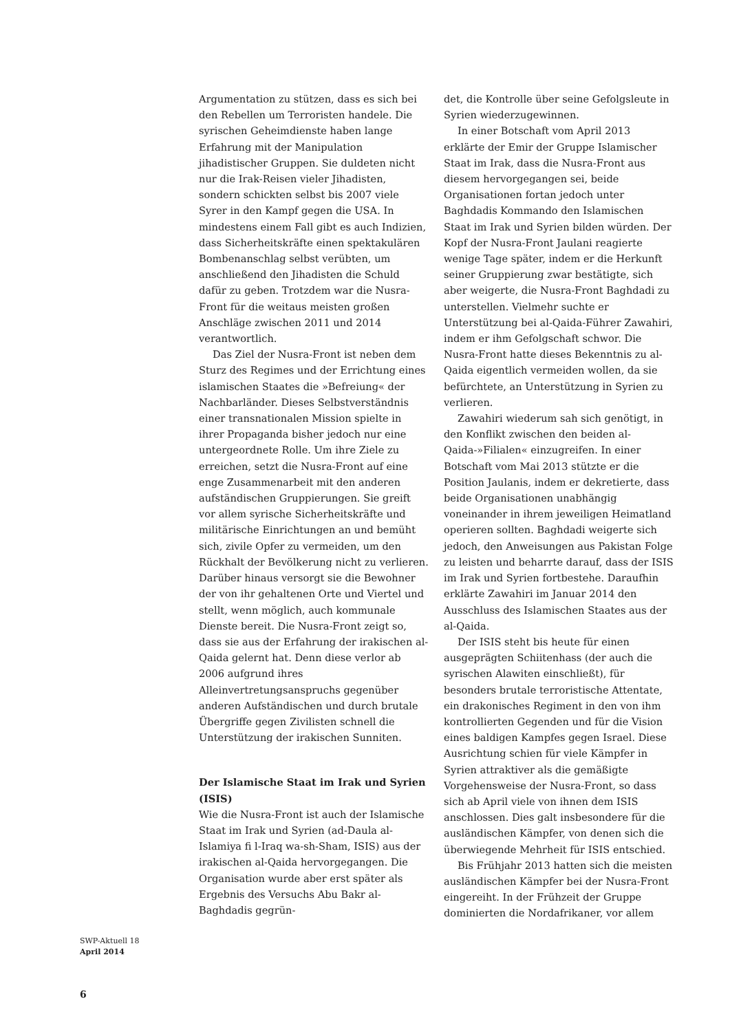Argumentation zu stützen, dass es sich bei den Rebellen um Terroristen handele. Die syrischen Geheimdienste haben lange Erfahrung mit der Manipulation jihadistischer Gruppen. Sie duldeten nicht nur die Irak-Reisen vieler Jihadisten, sondern schickten selbst bis 2007 viele Syrer in den Kampf gegen die USA. In mindestens einem Fall gibt es auch Indizien, dass Sicherheitskräfte einen spektakulären Bombenanschlag selbst verübten, um anschließend den Jihadisten die Schuld dafür zu geben. Trotzdem war die Nusra-Front für die weitaus meisten großen Anschläge zwischen 2011 und 2014 verantwortlich.
Das Ziel der Nusra-Front ist neben dem Sturz des Regimes und der Errichtung eines islamischen Staates die »Befreiung« der Nachbarländer. Dieses Selbstverständnis einer transnationalen Mission spielte in ihrer Propaganda bisher jedoch nur eine untergeordnete Rolle. Um ihre Ziele zu erreichen, setzt die Nusra-Front auf eine enge Zusammenarbeit mit den anderen aufständischen Gruppierungen. Sie greift vor allem syrische Sicherheitskräfte und militärische Einrichtungen an und bemüht sich, zivile Opfer zu vermeiden, um den Rückhalt der Bevölkerung nicht zu verlieren. Darüber hinaus versorgt sie die Bewohner der von ihr gehaltenen Orte und Viertel und stellt, wenn möglich, auch kommunale Dienste bereit. Die Nusra-Front zeigt so, dass sie aus der Erfahrung der irakischen al-Qaida gelernt hat. Denn diese verlor ab 2006 aufgrund ihres Alleinvertretungsanspruchs gegenüber anderen Aufständischen und durch brutale Übergriffe gegen Zivilisten schnell die Unterstützung der irakischen Sunniten.
Der Islamische Staat im Irak und Syrien (ISIS)
Wie die Nusra-Front ist auch der Islamische Staat im Irak und Syrien (ad-Daula al-Islamiya fi l-Iraq wa-sh-Sham, ISIS) aus der irakischen al-Qaida hervorgegangen. Die Organisation wurde aber erst später als Ergebnis des Versuchs Abu Bakr al-Baghdadis gegrün-
det, die Kontrolle über seine Gefolgsleute in Syrien wiederzugewinnen.
In einer Botschaft vom April 2013 erklärte der Emir der Gruppe Islamischer Staat im Irak, dass die Nusra-Front aus diesem hervorgegangen sei, beide Organisationen fortan jedoch unter Baghdadis Kommando den Islamischen Staat im Irak und Syrien bilden würden. Der Kopf der Nusra-Front Jaulani reagierte wenige Tage später, indem er die Herkunft seiner Gruppierung zwar bestätigte, sich aber weigerte, die Nusra-Front Baghdadi zu unterstellen. Vielmehr suchte er Unterstützung bei al-Qaida-Führer Zawahiri, indem er ihm Gefolgschaft schwor. Die Nusra-Front hatte dieses Bekenntnis zu al-Qaida eigentlich vermeiden wollen, da sie befürchtete, an Unterstützung in Syrien zu verlieren.
Zawahiri wiederum sah sich genötigt, in den Konflikt zwischen den beiden al-Qaida-»Filialen« einzugreifen. In einer Botschaft vom Mai 2013 stützte er die Position Jaulanis, indem er dekretierte, dass beide Organisationen unabhängig voneinander in ihrem jeweiligen Heimatland operieren sollten. Baghdadi weigerte sich jedoch, den Anweisungen aus Pakistan Folge zu leisten und beharrte darauf, dass der ISIS im Irak und Syrien fortbestehe. Daraufhin erklärte Zawahiri im Januar 2014 den Ausschluss des Islamischen Staates aus der al-Qaida.
Der ISIS steht bis heute für einen ausgeprägten Schiitenhass (der auch die syrischen Alawiten einschließt), für besonders brutale terroristische Attentate, ein drakonisches Regiment in den von ihm kontrollierten Gegenden und für die Vision eines baldigen Kampfes gegen Israel. Diese Ausrichtung schien für viele Kämpfer in Syrien attraktiver als die gemäßigte Vorgehensweise der Nusra-Front, so dass sich ab April viele von ihnen dem ISIS anschlossen. Dies galt insbesondere für die ausländischen Kämpfer, von denen sich die überwiegende Mehrheit für ISIS entschied.
Bis Frühjahr 2013 hatten sich die meisten ausländischen Kämpfer bei der Nusra-Front eingereiht. In der Frühzeit der Gruppe dominierten die Nordafrikaner, vor allem
SWP-Aktuell 18
April 2014
6